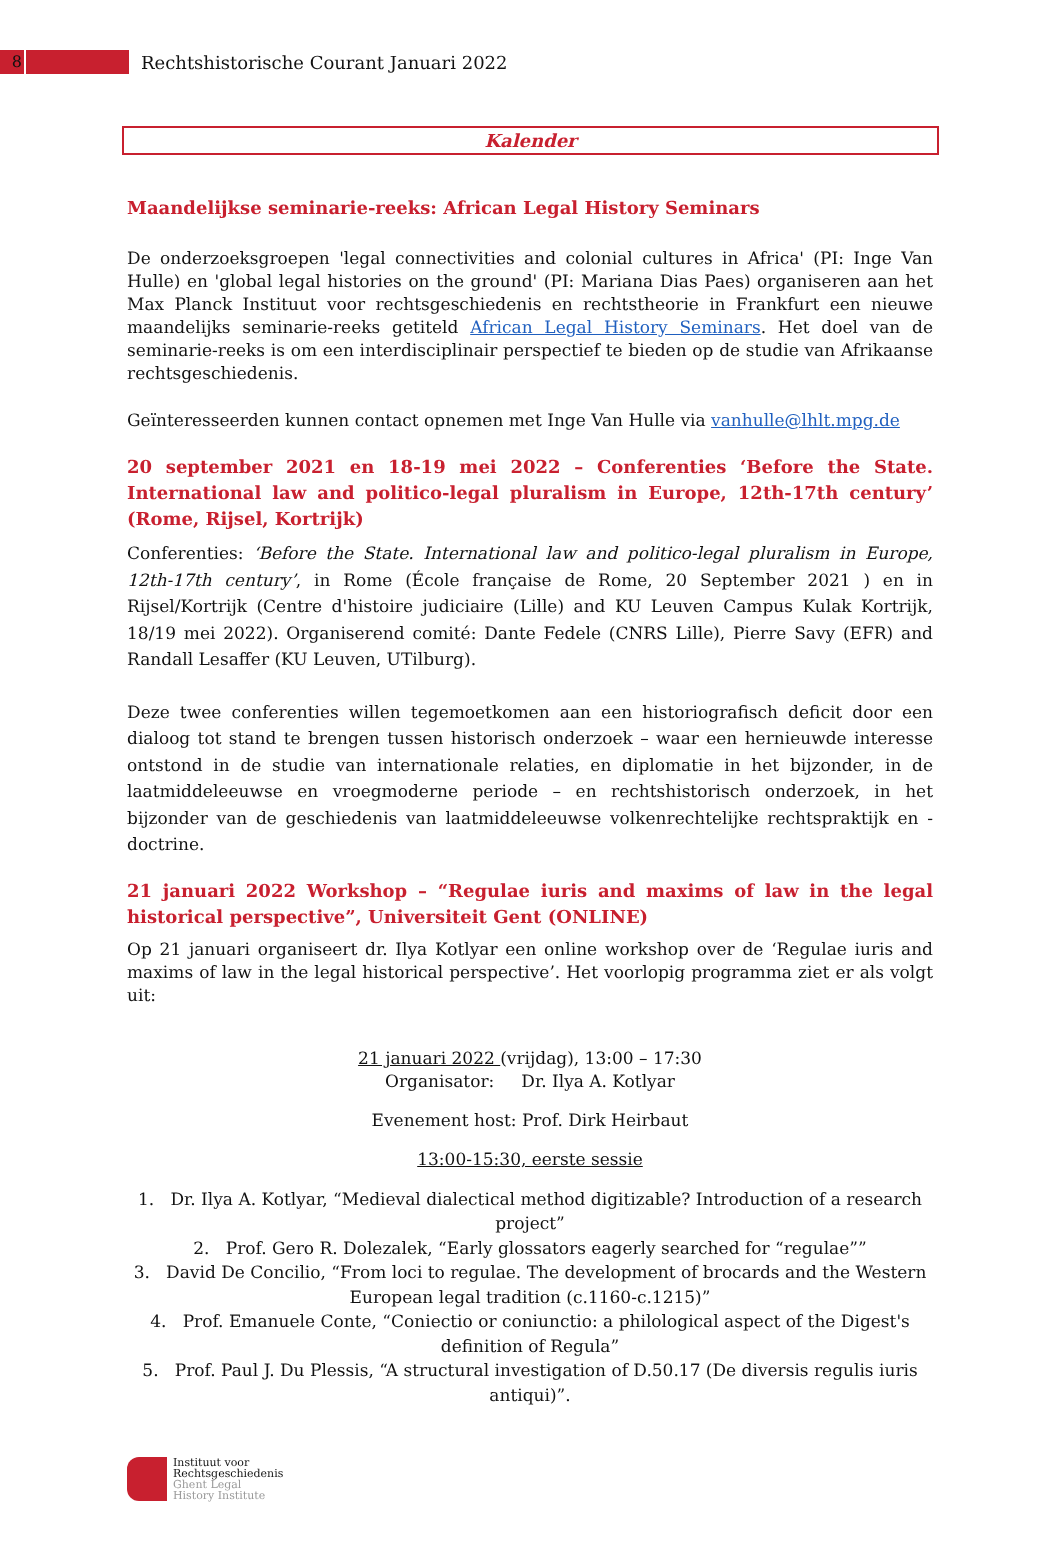8
Rechtshistorische Courant Januari 2022
Kalender
Maandelijkse seminarie-reeks: African Legal History Seminars
De onderzoeksgroepen 'legal connectivities and colonial cultures in Africa' (PI: Inge Van Hulle) en 'global legal histories on the ground' (PI: Mariana Dias Paes) organiseren aan het Max Planck Instituut voor rechtsgeschiedenis en rechtstheorie in Frankfurt een nieuwe maandelijks seminarie-reeks getiteld African Legal History Seminars. Het doel van de seminarie-reeks is om een interdisciplinair perspectief te bieden op de studie van Afrikaanse rechtsgeschiedenis.
Geïnteresseerden kunnen contact opnemen met Inge Van Hulle via vanhulle@lhlt.mpg.de
20 september 2021 en 18-19 mei 2022 – Conferenties ‘Before the State. International law and politico-legal pluralism in Europe, 12th-17th century’ (Rome, Rijsel, Kortrijk)
Conferenties: ‘Before the State. International law and politico-legal pluralism in Europe, 12th-17th century’, in Rome (École française de Rome, 20 September 2021 ) en in Rijsel/Kortrijk (Centre d'histoire judiciaire (Lille) and KU Leuven Campus Kulak Kortrijk, 18/19 mei 2022). Organiserend comité: Dante Fedele (CNRS Lille), Pierre Savy (EFR) and Randall Lesaffer (KU Leuven, UTilburg).
Deze twee conferenties willen tegemoetkomen aan een historiografisch deficit door een dialoog tot stand te brengen tussen historisch onderzoek – waar een hernieuwde interesse ontstond in de studie van internationale relaties, en diplomatie in het bijzonder, in de laatmiddeleeuwse en vroegmoderne periode – en rechtshistorisch onderzoek, in het bijzonder van de geschiedenis van laatmiddeleeuwse volkenrechtelijke rechtspraktijk en -doctrine.
21 januari 2022 Workshop – “Regulae iuris and maxims of law in the legal historical perspective”, Universiteit Gent (ONLINE)
Op 21 januari organiseert dr. Ilya Kotlyar een online workshop over de ‘Regulae iuris and maxims of law in the legal historical perspective’. Het voorlopig programma ziet er als volgt uit:
21 januari 2022 (vrijdag), 13:00 – 17:30
Organisator: Dr. Ilya A. Kotlyar
Evenement host: Prof. Dirk Heirbaut
13:00-15:30, eerste sessie
1. Dr. Ilya A. Kotlyar, “Medieval dialectical method digitizable? Introduction of a research project”
2. Prof. Gero R. Dolezalek, “Early glossators eagerly searched for “regulae””
3. David De Concilio, “From loci to regulae. The development of brocards and the Western European legal tradition (c.1160-c.1215)”
4. Prof. Emanuele Conte, “Coniectio or coniunctio: a philological aspect of the Digest's definition of Regula”
5. Prof. Paul J. Du Plessis, “A structural investigation of D.50.17 (De diversis regulis iuris antiqui)”.
Instituut voor
Rechtsgeschiedenis
Ghent Legal
History Institute